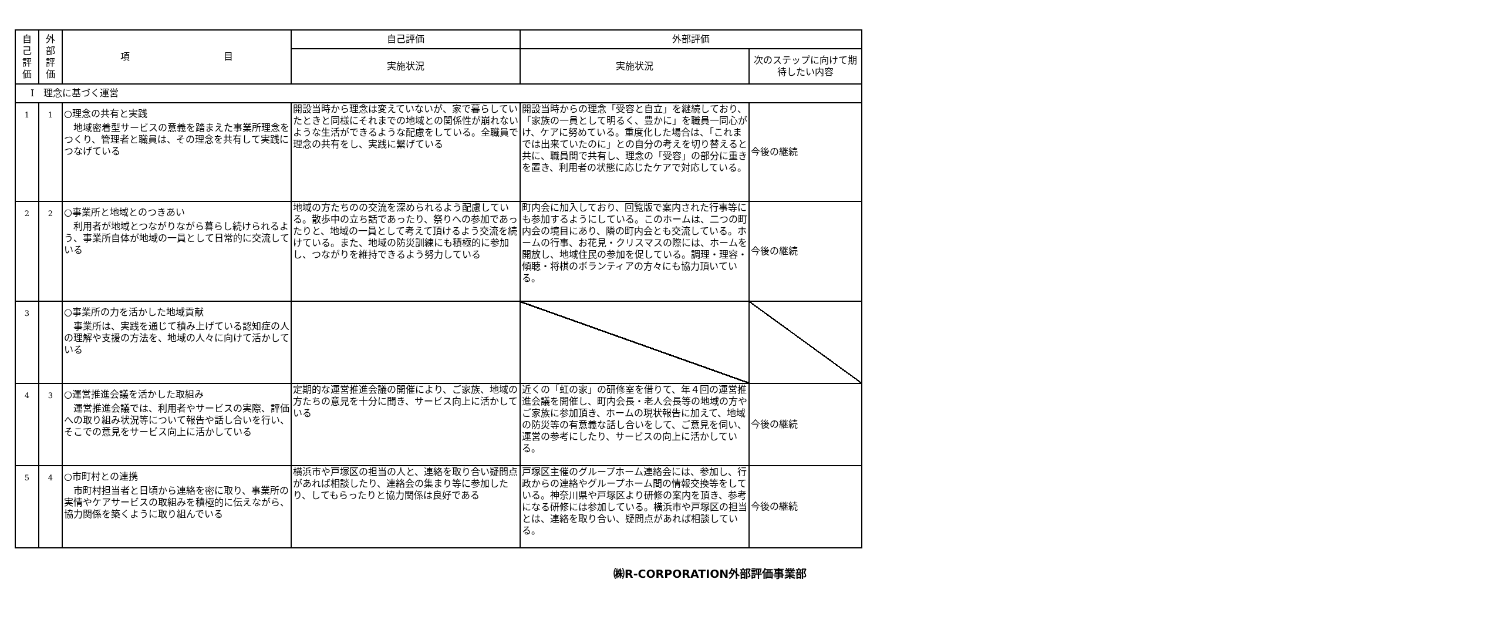| 自 己 評 価 | 外 部 評 価 | 項 目 | 自己評価 | 外部評価 | |
| --- | --- | --- | --- | --- | --- |
| | | | 実施状況 | 実施状況 | 次のステップに向けて期待したい内容 |
| Ⅰ 理念に基づく運営 | | | | | |
| 1 | 1 | ○理念の共有と実践 地域密着型サービスの意義を踏まえた事業所理念をつくり、管理者と職員は、その理念を共有して実践につなげている | 開設当時から理念は変えていないが、家で暮らしていたときと同様にそれまでの地域との関係性が崩れないような生活ができるような配慮をしている。全職員で理念の共有をし、実践に繋げている | 開設当時からの理念「受容と自立」を継続しており、「家族の一員として明るく、豊かに」を職員一同心がけ、ケアに努めている。重度化した場合は、「これまでは出来ていたのに」との自分の考えを切り替えると共に、職員間で共有し、理念の「受容」の部分に重きを置き、利用者の状態に応じたケアで対応している。 | 今後の継続 |
| 2 | 2 | ○事業所と地域とのつきあい 利用者が地域とつながりながら暮らし続けられるよう、事業所自体が地域の一員として日常的に交流している | 地域の方たちのの交流を深められるよう配慮している。散歩中の立ち話であったり、祭りへの参加であったりと、地域の一員として考えて頂けるよう交流を続けている。また、地域の防災訓練にも積極的に参加し、つながりを維持できるよう努力している | 町内会に加入しており、回覧版で案内された行事等にも参加するようにしている。このホームは、二つの町内会の境目にあり、隣の町内会とも交流している。ホームの行事、お花見・クリスマスの際には、ホームを開放し、地域住民の参加を促している。調理・理容・傾聴・将棋のボランティアの方々にも協力頂いている。 | 今後の継続 |
| 3 | | ○事業所の力を活かした地域貢献 事業所は、実践を通じて積み上げている認知症の人の理解や支援の方法を、地域の人々に向けて活かしている | | | |
| 4 | 3 | ○運営推進会議を活かした取組み 運営推進会議では、利用者やサービスの実際、評価への取り組み状況等について報告や話し合いを行い、そこでの意見をサービス向上に活かしている | 定期的な運営推進会議の開催により、ご家族、地域の方たちの意見を十分に聞き、サービス向上に活かしている | 近くの「虹の家」の研修室を借りて、年４回の運営推進会議を開催し、町内会長・老人会長等の地域の方やご家族に参加頂き、ホームの現状報告に加えて、地域の防災等の有意義な話し合いをして、ご意見を伺い、運営の参考にしたり、サービスの向上に活かしている。 | 今後の継続 |
| 5 | 4 | ○市町村との連携 市町村担当者と日頃から連絡を密に取り、事業所の実情やケアサービスの取組みを積極的に伝えながら、協力関係を築くように取り組んでいる | 横浜市や戸塚区の担当の人と、連絡を取り合い疑問点があれば相談したり、連絡会の集まり等に参加したり、してもらったりと協力関係は良好である | 戸塚区主催のグループホーム連絡会には、参加し、行政からの連絡やグループホーム間の情報交換等をしている。神奈川県や戸塚区より研修の案内を頂き、参考になる研修には参加している。横浜市や戸塚区の担当とは、連絡を取り合い、疑問点があれば相談している。 | 今後の継続 |
㈱R-CORPORATION外部評価事業部